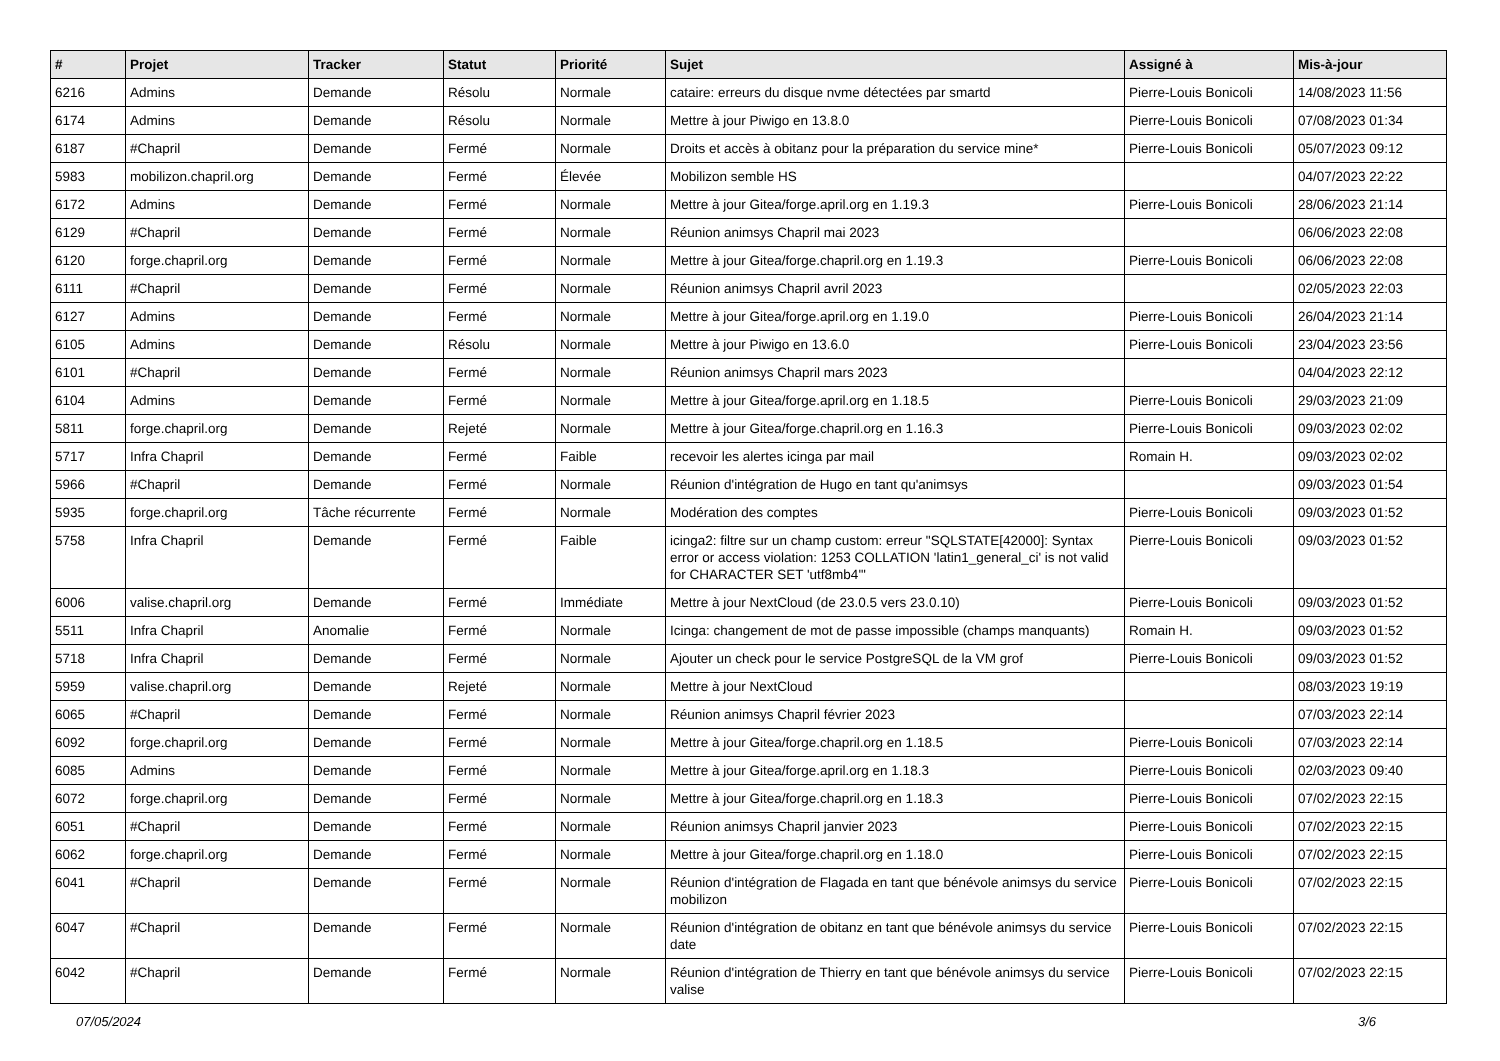| # | Projet | Tracker | Statut | Priorité | Sujet | Assigné à | Mis-à-jour |
| --- | --- | --- | --- | --- | --- | --- | --- |
| 6216 | Admins | Demande | Résolu | Normale | cataire: erreurs du disque nvme détectées par smartd | Pierre-Louis Bonicoli | 14/08/2023 11:56 |
| 6174 | Admins | Demande | Résolu | Normale | Mettre à jour Piwigo en 13.8.0 | Pierre-Louis Bonicoli | 07/08/2023 01:34 |
| 6187 | #Chapril | Demande | Fermé | Normale | Droits et accès à obitanz pour la préparation du service mine* | Pierre-Louis Bonicoli | 05/07/2023 09:12 |
| 5983 | mobilizon.chapril.org | Demande | Fermé | Élevée | Mobilizon semble HS | | 04/07/2023 22:22 |
| 6172 | Admins | Demande | Fermé | Normale | Mettre à jour Gitea/forge.april.org en 1.19.3 | Pierre-Louis Bonicoli | 28/06/2023 21:14 |
| 6129 | #Chapril | Demande | Fermé | Normale | Réunion animsys Chapril mai 2023 | | 06/06/2023 22:08 |
| 6120 | forge.chapril.org | Demande | Fermé | Normale | Mettre à jour Gitea/forge.chapril.org en 1.19.3 | Pierre-Louis Bonicoli | 06/06/2023 22:08 |
| 6111 | #Chapril | Demande | Fermé | Normale | Réunion animsys Chapril avril 2023 | | 02/05/2023 22:03 |
| 6127 | Admins | Demande | Fermé | Normale | Mettre à jour Gitea/forge.april.org en 1.19.0 | Pierre-Louis Bonicoli | 26/04/2023 21:14 |
| 6105 | Admins | Demande | Résolu | Normale | Mettre à jour Piwigo en 13.6.0 | Pierre-Louis Bonicoli | 23/04/2023 23:56 |
| 6101 | #Chapril | Demande | Fermé | Normale | Réunion animsys Chapril mars 2023 | | 04/04/2023 22:12 |
| 6104 | Admins | Demande | Fermé | Normale | Mettre à jour Gitea/forge.april.org en 1.18.5 | Pierre-Louis Bonicoli | 29/03/2023 21:09 |
| 5811 | forge.chapril.org | Demande | Rejeté | Normale | Mettre à jour Gitea/forge.chapril.org en 1.16.3 | Pierre-Louis Bonicoli | 09/03/2023 02:02 |
| 5717 | Infra Chapril | Demande | Fermé | Faible | recevoir les alertes icinga par mail | Romain H. | 09/03/2023 02:02 |
| 5966 | #Chapril | Demande | Fermé | Normale | Réunion d'intégration de Hugo en tant qu'animsys | | 09/03/2023 01:54 |
| 5935 | forge.chapril.org | Tâche récurrente | Fermé | Normale | Modération des comptes | Pierre-Louis Bonicoli | 09/03/2023 01:52 |
| 5758 | Infra Chapril | Demande | Fermé | Faible | icinga2: filtre sur un champ custom: erreur "SQLSTATE[42000]: Syntax error or access violation: 1253 COLLATION 'latin1_general_ci' is not valid for CHARACTER SET 'utf8mb4'" | Pierre-Louis Bonicoli | 09/03/2023 01:52 |
| 6006 | valise.chapril.org | Demande | Fermé | Immédiate | Mettre à jour NextCloud (de 23.0.5 vers 23.0.10) | Pierre-Louis Bonicoli | 09/03/2023 01:52 |
| 5511 | Infra Chapril | Anomalie | Fermé | Normale | Icinga: changement de mot de passe impossible (champs manquants) | Romain H. | 09/03/2023 01:52 |
| 5718 | Infra Chapril | Demande | Fermé | Normale | Ajouter un check pour le service PostgreSQL de la VM grof | Pierre-Louis Bonicoli | 09/03/2023 01:52 |
| 5959 | valise.chapril.org | Demande | Rejeté | Normale | Mettre à jour NextCloud | | 08/03/2023 19:19 |
| 6065 | #Chapril | Demande | Fermé | Normale | Réunion animsys Chapril février 2023 | | 07/03/2023 22:14 |
| 6092 | forge.chapril.org | Demande | Fermé | Normale | Mettre à jour Gitea/forge.chapril.org en 1.18.5 | Pierre-Louis Bonicoli | 07/03/2023 22:14 |
| 6085 | Admins | Demande | Fermé | Normale | Mettre à jour Gitea/forge.april.org en 1.18.3 | Pierre-Louis Bonicoli | 02/03/2023 09:40 |
| 6072 | forge.chapril.org | Demande | Fermé | Normale | Mettre à jour Gitea/forge.chapril.org en 1.18.3 | Pierre-Louis Bonicoli | 07/02/2023 22:15 |
| 6051 | #Chapril | Demande | Fermé | Normale | Réunion animsys Chapril janvier 2023 | Pierre-Louis Bonicoli | 07/02/2023 22:15 |
| 6062 | forge.chapril.org | Demande | Fermé | Normale | Mettre à jour Gitea/forge.chapril.org en 1.18.0 | Pierre-Louis Bonicoli | 07/02/2023 22:15 |
| 6041 | #Chapril | Demande | Fermé | Normale | Réunion d'intégration de Flagada en tant que bénévole animsys du service mobilizon | Pierre-Louis Bonicoli | 07/02/2023 22:15 |
| 6047 | #Chapril | Demande | Fermé | Normale | Réunion d'intégration de obitanz en tant que bénévole animsys du service date | Pierre-Louis Bonicoli | 07/02/2023 22:15 |
| 6042 | #Chapril | Demande | Fermé | Normale | Réunion d'intégration de Thierry en tant que bénévole animsys du service valise | Pierre-Louis Bonicoli | 07/02/2023 22:15 |
07/05/2024 3/6